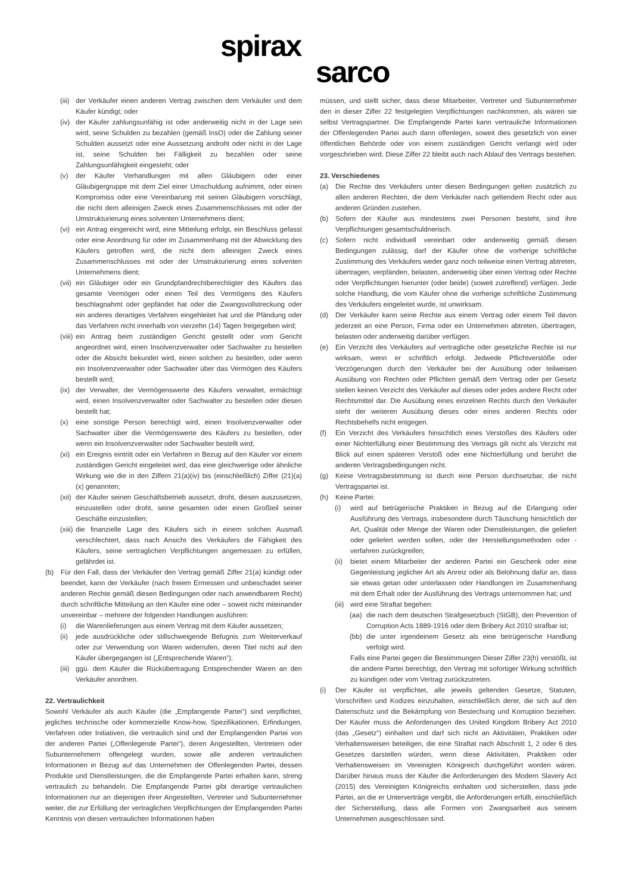spirax
sarco
(iii) der Verkäufer einen anderen Vertrag zwischen dem Verkäufer und dem Käufer kündigt; oder
(iv) der Käufer zahlungsunfähig ist oder anderweitig nicht in der Lage sein wird, seine Schulden zu bezahlen (gemäß InsO) oder die Zahlung seiner Schulden aussetzt oder eine Aussetzung androht oder nicht in der Lage ist, seine Schulden bei Fälligkeit zu bezahlen oder seine Zahlungsunfähigkeit eingesteht; oder
(v) der Käufer Verhandlungen mit allen Gläubigern oder einer Gläubigergruppe mit dem Ziel einer Umschuldung aufnimmt, oder einen Kompromiss oder eine Vereinbarung mit seinen Gläubigern vorschlägt, die nicht dem alleinigen Zweck eines Zusammenschlusses mit oder der Umstrukturierung eines solventen Unternehmens dient;
(vi) ein Antrag eingereicht wird, eine Mitteilung erfolgt, ein Beschluss gefasst oder eine Anordnung für oder im Zusammenhang mit der Abwicklung des Käufers getroffen wird, die nicht dem alleinigen Zweck eines Zusammenschlusses mit oder der Umstrukturierung eines solventen Unternehmens dient;
(vii) ein Gläubiger oder ein Grundpfandrechtberechtigter des Käufers das gesamte Vermögen oder einen Teil des Vermögens des Käufers beschlagnahmt oder gepfändet hat oder die Zwangsvollstreckung oder ein anderes derartiges Verfahren eingehleitet hat und die Pfändung oder das Verfahren nicht innerhalb von vierzehn (14) Tagen freigegeben wird;
(viii) ein Antrag beim zuständigen Gericht gestellt oder vom Gericht angeordnet wird, einen Insolvenzverwalter oder Sachwalter zu bestellen oder die Absicht bekundet wird, einen solchen zu bestellen, oder wenn ein Insolvenzverwalter oder Sachwalter über das Vermögen des Käufers bestellt wird;
(ix) der Verwalter, der Vermögenswerte des Käufers verwaltet, ermächtigt wird, einen Insolvenzverwalter oder Sachwalter zu bestellen oder diesen bestellt hat;
(x) eine sonstige Person berechtigt wird, einen Insolvenzverwalter oder Sachwalter über die Vermögenswerte des Käufers zu bestellen, oder wenn ein Insolvenzverwalter oder Sachwalter bestellt wird;
(xi) ein Ereignis eintritt oder ein Verfahren in Bezug auf den Käufer vor einem zuständigen Gericht eingeleitet wird, das eine gleichwertige oder ähnliche Wirkung wie die in den Ziffern 21(a)(iv) bis (einschließlich) Ziffer (21)(a) (x) genannten;
(xii) der Käufer seinen Geschäftsbetrieb aussetzt, droht, diesen auszusetzen, einzustellen oder droht, seine gesamten oder einen Großteil seiner Geschäfte einzustellen;
(xiii) die finanzielle Lage des Käufers sich in einem solchen Ausmaß verschlechtert, dass nach Ansicht des Verkäufers die Fähigkeit des Käufers, seine vertraglichen Verpflichtungen angemessen zu erfüllen, gefährdet ist.
(b) Für den Fall, dass der Verkäufer den Vertrag gemäß Ziffer 21(a) kündigt oder beendet, kann der Verkäufer (nach freiem Ermessen und unbeschadet seiner anderen Rechte gemäß diesen Bedingungen oder nach anwendbarem Recht) durch schriftliche Mitteilung an den Käufer eine oder – soweit nicht miteinander unvereinbar – mehrere der folgenden Handlungen ausführen:
(i) die Warenlieferungen aus einem Vertrag mit dem Käufer aussetzen;
(ii) jede ausdrückliche oder stillschweigende Befugnis zum Weiterverkauf oder zur Verwendung von Waren widerrufen, deren Titel nicht auf den Käufer übergegangen ist („Entsprechende Waren“);
(iii) ggü. dem Käufer die Rückübertragung Entsprechender Waren an den Verkäufer anordnen.
22. Vertraulichkeit
Sowohl Verkäufer als auch Käufer (die „Empfangende Partei“) sind verpflichtet, jegliches technische oder kommerzielle Know-how, Spezifikationen, Erfindungen, Verfahren oder Initiativen, die vertraulich sind und der Empfangenden Partei von der anderen Partei („Offenlegende Partei“), deren Angestellten, Vertretern oder Subunternehmern offengelegt wurden, sowie alle anderen vertraulichen Informationen in Bezug auf das Unternehmen der Offenlegenden Partei, dessen Produkte und Dienstleistungen, die die Empfangende Partei erhalten kann, streng vertraulich zu behandeln. Die Empfangende Partei gibt derartige vertraulichen Informationen nur an diejenigen ihrer Angestellten, Vertreter und Subunternehmer weiter, die zur Erfüllung der vertraglichen Verpflichtungen der Empfangenden Partei Kenntnis von diesen vertraulichen Informationen haben
müssen, und stellt sicher, dass diese Mitarbeiter, Vertreter und Subunternehmer den in dieser Ziffer 22 festgelegten Verpflichtungen nachkommen, als wären sie selbst Vertragspartner. Die Empfangende Partei kann vertrauliche Informationen der Offenlegenden Partei auch dann offenlegen, soweit dies gesetzlich von einer öffentlichen Behörde oder von einem zuständigen Gericht verlangt wird oder vorgeschrieben wird. Diese Ziffer 22 bleibt auch nach Ablauf des Vertrags bestehen.
23. Verschiedenes
(a) Die Rechte des Verkäufers unter diesen Bedingungen gelten zusätzlich zu allen anderen Rechten, die dem Verkäufer nach geltendem Recht oder aus anderen Gründen zustehen.
(b) Sofern der Käufer aus mindestens zwei Personen besteht, sind ihre Verpflichtungen gesamtschuldnerisch.
(c) Sofern nicht individuell vereinbart oder anderweitig gemäß diesen Bedingungen zulässig, darf der Käufer ohne die vorherige schriftliche Zustimmung des Verkäufers weder ganz noch teilweise einen Vertrag abtreten, übertragen, verpfänden, belasten, anderweitig über einen Vertrag oder Rechte oder Verpflichtungen hierunter (oder beide) (soweit zutreffend) verfügen. Jede solche Handlung, die vom Käufer ohne die vorherige schriftliche Zustimmung des Verkäufers eingeleitet wurde, ist unwirksam.
(d) Der Verkäufer kann seine Rechte aus einem Vertrag oder einem Teil davon jederzeit an eine Person, Firma oder ein Unternehmen abtreten, übertragen, belasten oder anderweitig darüber verfügen.
(e) Ein Verzicht des Verkäufers auf vertragliche oder gesetzliche Rechte ist nur wirksam, wenn er schriftlich erfolgt. Jedwede Pflichtverstöße oder Verzögerungen durch den Verkäufer bei der Ausübung oder teilweisen Ausübung von Rechten oder Pflichten gemäß dem Vertrag oder per Gesetz stellen keinen Verzicht des Verkäufer auf dieses oder jedes andere Recht oder Rechtsmittel dar. Die Ausübung eines einzelnen Rechts durch den Verkäufer steht der weiteren Ausübung dieses oder eines anderen Rechts oder Rechtsbehelfs nicht entgegen.
(f) Ein Verzicht des Verkäufers hinsichtlich eines Verstoßes des Käufers oder einer Nichterfüllung einer Bestimmung des Vertrags gilt nicht als Verzicht mit Blick auf einen späteren Verstoß oder eine Nichterfüllung und berührt die anderen Vertragsbedingungen nicht.
(g) Keine Vertragsbestimmung ist durch eine Person durchsetzbar, die nicht Vertragspartei ist.
(h) Keine Partei:
(i) wird auf betrügerische Praktiken in Bezug auf die Erlangung oder Ausführung des Vertrags, insbesondere durch Täuschung hinsichtlich der Art, Qualität oder Menge der Waren oder Dienstleistungen, die geliefert oder geliefert werden sollen, oder der Herstellungsmethoden oder -verfahren zurückgreifen;
(ii) bietet einem Mitarbeiter der anderen Partei ein Geschenk oder eine Gegenleistung jeglicher Art als Anreiz oder als Belohnung dafür an, dass sie etwas getan oder unterlassen oder Handlungen im Zusammenhang mit dem Erhalt oder der Ausführung des Vertrags unternommen hat; und
(iii) wird eine Straftat begehen:
(aa) die nach dem deutschen Strafgesetzbuch (StGB), den Prevention of Corruption Acts 1889-1916 oder dem Bribery Act 2010 strafbar ist;
(bb) die unter irgendeinem Gesetz als eine betrügerische Handlung verfolgt wird.
Falls eine Partei gegen die Bestimmungen Dieser Ziffer 23(h) verstößt, ist die andere Partei berechtigt, den Vertrag mit sofortiger Wirkung schriftlich zu kündigen oder vom Vertrag zurückzutreten.
(i) Der Käufer ist verpflichtet, alle jeweils geltenden Gesetze, Statuten, Vorschriften und Kodizes einzuhalten, einschließlich derer, die sich auf den Datenschutz und die Bekämpfung von Bestechung und Korruption beziehen. Der Käufer muss die Anforderungen des United Kingdom Bribery Act 2010 (das „Gesetz“) einhalten und darf sich nicht an Aktivitäten, Praktiken oder Verhaltensweisen beteiligen, die eine Straftat nach Abschnitt 1, 2 oder 6 des Gesetzes darstellen würden, wenn diese Aktivitäten, Praktiken oder Verhaltensweisen im Vereinigten Königreich durchgeführt worden wären. Darüber hinaus muss der Käufer die Anforderungen des Modern Slavery Act (2015) des Vereinigten Königreichs einhalten und sicherstellen, dass jede Partei, an die er Unterverträge vergibt, die Anforderungen erfüllt, einschließlich der Sicherstellung, dass alle Formen von Zwangsarbeit aus seinem Unternehmen ausgeschlossen sind.